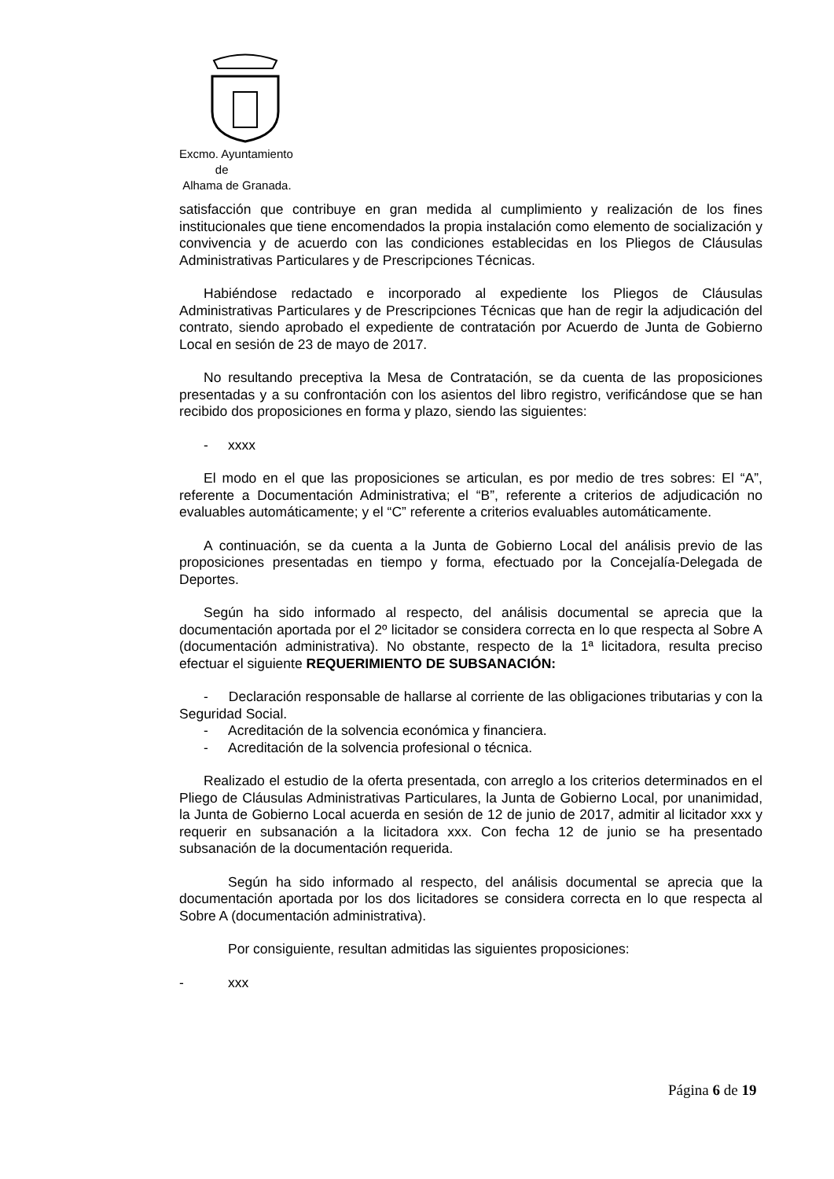Excmo. Ayuntamiento
de
Alhama de Granada.
satisfacción que contribuye en gran medida al cumplimiento y realización de los fines institucionales que tiene encomendados la propia instalación como elemento de socialización y convivencia y de acuerdo con las condiciones establecidas en los Pliegos de Cláusulas Administrativas Particulares y de Prescripciones Técnicas.
Habiéndose redactado e incorporado al expediente los Pliegos de Cláusulas Administrativas Particulares y de Prescripciones Técnicas que han de regir la adjudicación del contrato, siendo aprobado el expediente de contratación por Acuerdo de Junta de Gobierno Local en sesión de 23 de mayo de 2017.
No resultando preceptiva la Mesa de Contratación, se da cuenta de las proposiciones presentadas y a su confrontación con los asientos del libro registro, verificándose que se han recibido dos proposiciones en forma y plazo, siendo las siguientes:
- xxxx
El modo en el que las proposiciones se articulan, es por medio de tres sobres: El “A”, referente a Documentación Administrativa; el “B”, referente a criterios de adjudicación no evaluables automáticamente; y el “C” referente a criterios evaluables automáticamente.
A continuación, se da cuenta a la Junta de Gobierno Local del análisis previo de las proposiciones presentadas en tiempo y forma, efectuado por la Concejalía-Delegada de Deportes.
Según ha sido informado al respecto, del análisis documental se aprecia que la documentación aportada por el 2º licitador se considera correcta en lo que respecta al Sobre A (documentación administrativa). No obstante, respecto de la 1ª licitadora, resulta preciso efectuar el siguiente REQUERIMIENTO DE SUBSANACIÓN:
- Declaración responsable de hallarse al corriente de las obligaciones tributarias y con la Seguridad Social.
- Acreditación de la solvencia económica y financiera.
- Acreditación de la solvencia profesional o técnica.
Realizado el estudio de la oferta presentada, con arreglo a los criterios determinados en el Pliego de Cláusulas Administrativas Particulares, la Junta de Gobierno Local, por unanimidad, la Junta de Gobierno Local acuerda en sesión de 12 de junio de 2017, admitir al licitador xxx y requerir en subsanación a la licitadora xxx. Con fecha 12 de junio se ha presentado subsanación de la documentación requerida.
Según ha sido informado al respecto, del análisis documental se aprecia que la documentación aportada por los dos licitadores se considera correcta en lo que respecta al Sobre A (documentación administrativa).
Por consiguiente, resultan admitidas las siguientes proposiciones:
- xxx
Página 6 de 19